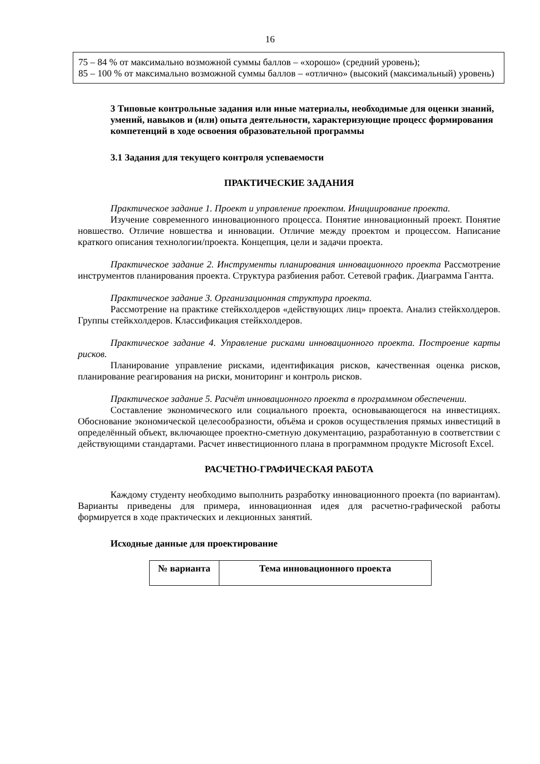16
75 – 84 % от максимально возможной суммы баллов – «хорошо» (средний уровень);
85 – 100 % от максимально возможной суммы баллов – «отлично» (высокий (максимальный) уровень)
3 Типовые контрольные задания или иные материалы, необходимые для оценки знаний, умений, навыков и (или) опыта деятельности, характеризующие процесс формирования компетенций в ходе освоения образовательной программы
3.1 Задания для текущего контроля успеваемости
ПРАКТИЧЕСКИЕ ЗАДАНИЯ
Практическое задание 1. Проект и управление проектом. Инициирование проекта.
Изучение современного инновационного процесса. Понятие инновационный проект. Понятие новшество. Отличие новшества и инновации. Отличие между проектом и процессом. Написание краткого описания технологии/проекта. Концепция, цели и задачи проекта.
Практическое задание 2. Инструменты планирования инновационного проекта Рассмотрение инструментов планирования проекта. Структура разбиения работ. Сетевой график. Диаграмма Гантта.
Практическое задание 3. Организационная структура проекта.
Рассмотрение на практике стейкхолдеров «действующих лиц» проекта. Анализ стейкхолдеров. Группы стейкхолдеров. Классификация стейкхолдеров.
Практическое задание 4. Управление рисками инновационного проекта. Построение карты рисков.
Планирование управление рисками, идентификация рисков, качественная оценка рисков, планирование реагирования на риски, мониторинг и контроль рисков.
Практическое задание 5. Расчёт инновационного проекта в программном обеспечении.
Составление экономического или социального проекта, основывающегося на инвестициях. Обоснование экономической целесообразности, объёма и сроков осуществления прямых инвестиций в определённый объект, включающее проектно-сметную документацию, разработанную в соответствии с действующими стандартами. Расчет инвестиционного плана в программном продукте Microsoft Excel.
РАСЧЕТНО-ГРАФИЧЕСКАЯ РАБОТА
Каждому студенту необходимо выполнить разработку инновационного проекта (по вариантам). Варианты приведены для примера, инновационная идея для расчетно-графической работы формируется в ходе практических и лекционных занятий.
Исходные данные для проектирование
| № варианта | Тема инновационного проекта |
| --- | --- |